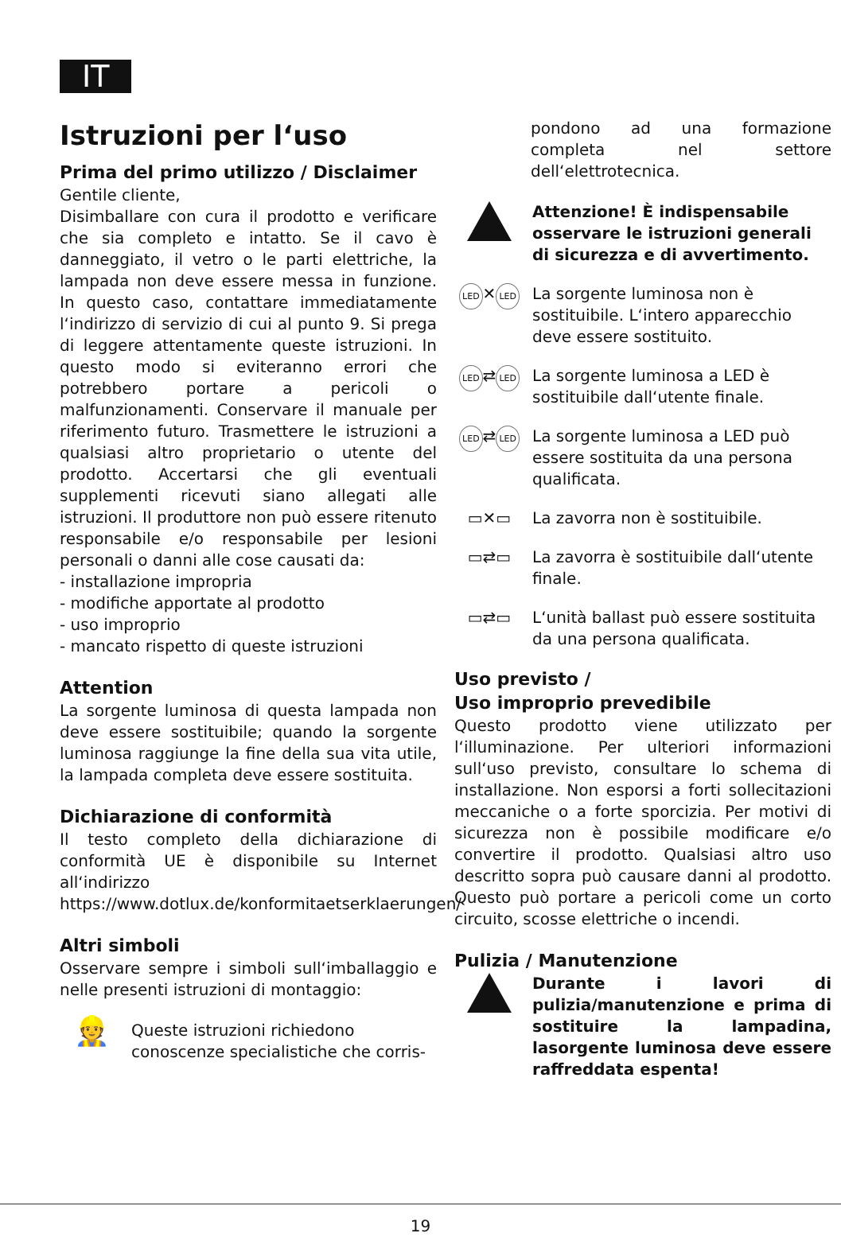IT
Istruzioni per l‘uso
Prima del primo utilizzo / Disclaimer
Gentile cliente,
Disimballare con cura il prodotto e verificare che sia completo e intatto. Se il cavo è danneggiato, il vetro o le parti elettriche, la lampada non deve essere messa in funzione. In questo caso, contattare immediatamente l‘indirizzo di servizio di cui al punto 9. Si prega di leggere attentamente queste istruzioni. In questo modo si eviteranno errori che potrebbero portare a pericoli o malfunzionamenti. Conservare il manuale per riferimento futuro. Trasmettere le istruzioni a qualsiasi altro proprietario o utente del prodotto. Accertarsi che gli eventuali supplementi ricevuti siano allegati alle istruzioni. Il produttore non può essere ritenuto responsabile e/o responsabile per lesioni personali o danni alle cose causati da:
- installazione impropria
- modifiche apportate al prodotto
- uso improprio
- mancato rispetto di queste istruzioni
Attention
La sorgente luminosa di questa lampada non deve essere sostituibile; quando la sorgente luminosa raggiunge la fine della sua vita utile, la lampada completa deve essere sostituita.
Dichiarazione di conformità
Il testo completo della dichiarazione di conformità UE è disponibile su Internet all‘indirizzo
https://www.dotlux.de/konformitaetserklaerungen/
Altri simboli
Osservare sempre i simboli sull‘imballaggio e nelle presenti istruzioni di montaggio:
👷
Queste istruzioni richiedono conoscenze specialistiche che corris-
pondono ad una formazione completa nel settore dell‘elettrotecnica.
Attenzione! È indispensabile osservare le istruzioni generali di sicurezza e di avvertimento.
LED ✕ LED
La sorgente luminosa non è sostituibile. L‘intero apparecchio deve essere sostituito.
LED ⇄ LED
La sorgente luminosa a LED è sostituibile dall‘utente finale.
LED ⇄ LED
La sorgente luminosa a LED può essere sostituita da una persona qualificata.
▭✕▭ La zavorra non è sostituibile.
▭⇄▭ La zavorra è sostituibile dall‘utente finale.
▭⇄▭ L‘unità ballast può essere sostituita da una persona qualificata.
Uso previsto /
Uso improprio prevedibile
Questo prodotto viene utilizzato per l‘illuminazione. Per ulteriori informazioni sull‘uso previsto, consultare lo schema di installazione. Non esporsi a forti sollecitazioni meccaniche o a forte sporcizia. Per motivi di sicurezza non è possibile modificare e/o convertire il prodotto. Qualsiasi altro uso descritto sopra può causare danni al prodotto. Questo può portare a pericoli come un corto circuito, scosse elettriche o incendi.
Pulizia / Manutenzione
Durante i lavori di pulizia/manutenzione e prima di sostituire la lampadina, lasorgente luminosa deve essere raffreddata espenta!
19